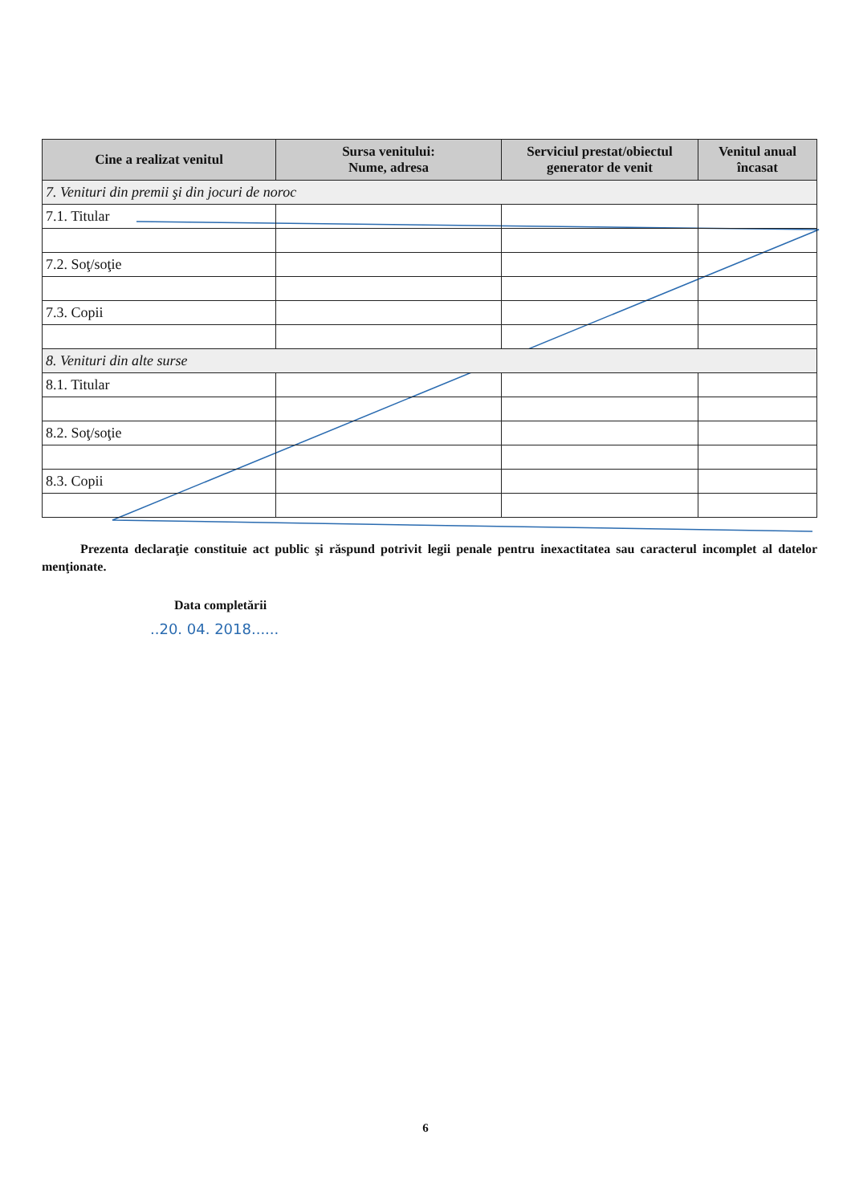| Cine a realizat venitul | Sursa venitului: Nume, adresa | Serviciul prestat/obiectul generator de venit | Venitul anual încasat |
| --- | --- | --- | --- |
| 7. Venituri din premii şi din jocuri de noroc | | | |
| 7.1. Titular | | | |
| 7.2. Soţ/soţie | | | |
| 7.3. Copii | | | |
| 8. Venituri din alte surse | | | |
| 8.1. Titular | | | |
| 8.2. Soţ/soţie | | | |
| 8.3. Copii | | | |
Prezenta declaraţie constituie act public şi răspund potrivit legii penale pentru inexactitatea sau caracterul incomplet al datelor menţionate.
Data completării
..20. 04. 2018......
6